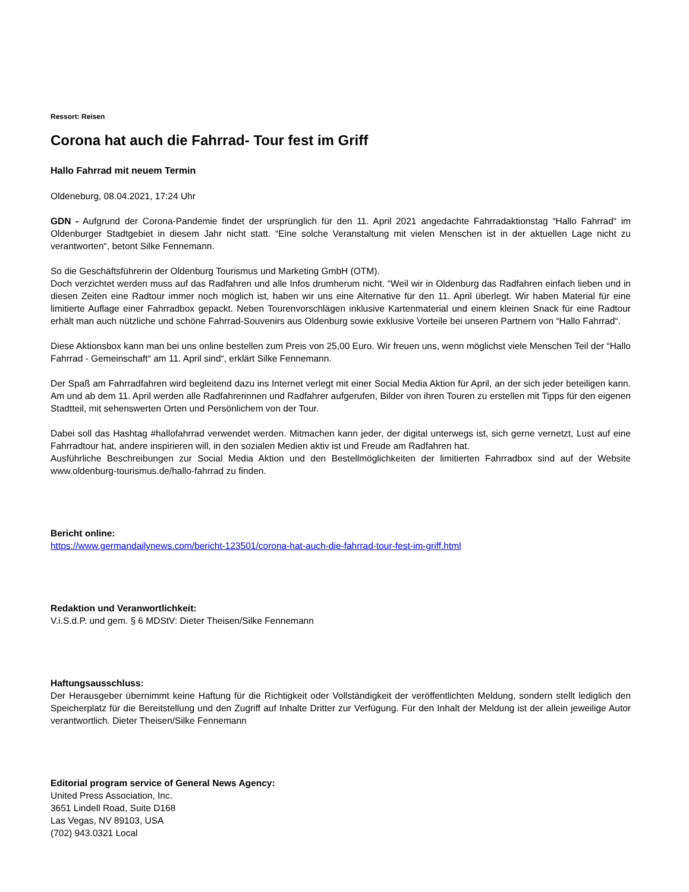Ressort: Reisen
Corona hat auch die Fahrrad- Tour fest im Griff
Hallo Fahrrad mit neuem Termin
Oldeneburg, 08.04.2021, 17:24 Uhr
GDN - Aufgrund der Corona-Pandemie findet der ursprünglich für den 11. April 2021 angedachte Fahrradaktionstag “Hallo Fahrrad“ im Oldenburger Stadtgebiet in diesem Jahr nicht statt. “Eine solche Veranstaltung mit vielen Menschen ist in der aktuellen Lage nicht zu verantworten“, betont Silke Fennemann.
So die Geschäftsführerin der Oldenburg Tourismus und Marketing GmbH (OTM).
Doch verzichtet werden muss auf das Radfahren und alle Infos drumherum nicht. “Weil wir in Oldenburg das Radfahren einfach lieben und in diesen Zeiten eine Radtour immer noch möglich ist, haben wir uns eine Alternative für den 11. April überlegt. Wir haben Material für eine limitierte Auflage einer Fahrradbox gepackt. Neben Tourenvorschlägen inklusive Kartenmaterial und einem kleinen Snack für eine Radtour erhält man auch nützliche und schöne Fahrrad-Souvenirs aus Oldenburg sowie exklusive Vorteile bei unseren Partnern von “Hallo Fahrrad“.
Diese Aktionsbox kann man bei uns online bestellen zum Preis von 25,00 Euro. Wir freuen uns, wenn möglichst viele Menschen Teil der “Hallo Fahrrad - Gemeinschaft“ am 11. April sind“, erklärt Silke Fennemann.
Der Spaß am Fahrradfahren wird begleitend dazu ins Internet verlegt mit einer Social Media Aktion für April, an der sich jeder beteiligen kann. Am und ab dem 11. April werden alle Radfahrerinnen und Radfahrer aufgerufen, Bilder von ihren Touren zu erstellen mit Tipps für den eigenen Stadtteil, mit sehenswerten Orten und Persönlichem von der Tour.
Dabei soll das Hashtag #hallofahrrad verwendet werden. Mitmachen kann jeder, der digital unterwegs ist, sich gerne vernetzt, Lust auf eine Fahrradtour hat, andere inspirieren will, in den sozialen Medien aktiv ist und Freude am Radfahren hat.
Ausführliche Beschreibungen zur Social Media Aktion und den Bestellmöglichkeiten der limitierten Fahrradbox sind auf der Website www.oldenburg-tourismus.de/hallo-fahrrad zu finden.
Bericht online:
https://www.germandailynews.com/bericht-123501/corona-hat-auch-die-fahrrad-tour-fest-im-griff.html
Redaktion und Veranwortlichkeit:
V.i.S.d.P. und gem. § 6 MDStV: Dieter Theisen/Silke Fennemann
Haftungsausschluss:
Der Herausgeber übernimmt keine Haftung für die Richtigkeit oder Vollständigkeit der veröffentlichten Meldung, sondern stellt lediglich den Speicherplatz für die Bereitstellung und den Zugriff auf Inhalte Dritter zur Verfügung. Für den Inhalt der Meldung ist der allein jeweilige Autor verantwortlich. Dieter Theisen/Silke Fennemann
Editorial program service of General News Agency:
United Press Association, Inc.
3651 Lindell Road, Suite D168
Las Vegas, NV 89103, USA
(702) 943.0321 Local